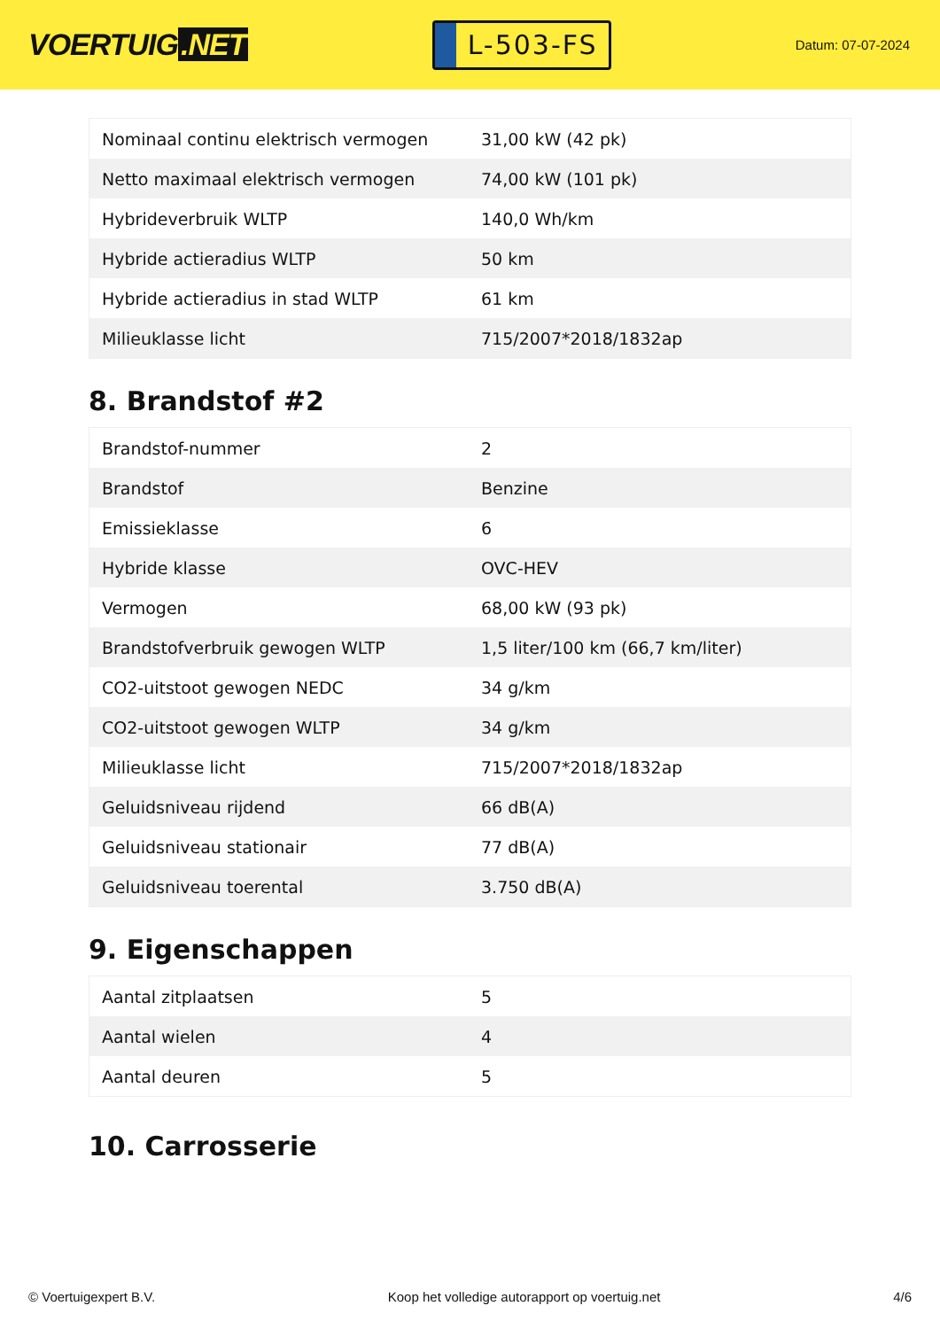VOERTUIG.NET
L-503-FS
Datum: 07-07-2024
| Nominaal continu elektrisch vermogen | 31,00 kW (42 pk) |
| Netto maximaal elektrisch vermogen | 74,00 kW (101 pk) |
| Hybrideverbruik WLTP | 140,0 Wh/km |
| Hybride actieradius WLTP | 50 km |
| Hybride actieradius in stad WLTP | 61 km |
| Milieuklasse licht | 715/2007*2018/1832ap |
8. Brandstof #2
| Brandstof-nummer | 2 |
| Brandstof | Benzine |
| Emissieklasse | 6 |
| Hybride klasse | OVC-HEV |
| Vermogen | 68,00 kW (93 pk) |
| Brandstofverbruik gewogen WLTP | 1,5 liter/100 km (66,7 km/liter) |
| CO2-uitstoot gewogen NEDC | 34 g/km |
| CO2-uitstoot gewogen WLTP | 34 g/km |
| Milieuklasse licht | 715/2007*2018/1832ap |
| Geluidsniveau rijdend | 66 dB(A) |
| Geluidsniveau stationair | 77 dB(A) |
| Geluidsniveau toerental | 3.750 dB(A) |
9. Eigenschappen
| Aantal zitplaatsen | 5 |
| Aantal wielen | 4 |
| Aantal deuren | 5 |
10. Carrosserie
© Voertuigexpert B.V. Koop het volledige autorapport op voertuig.net 4/6